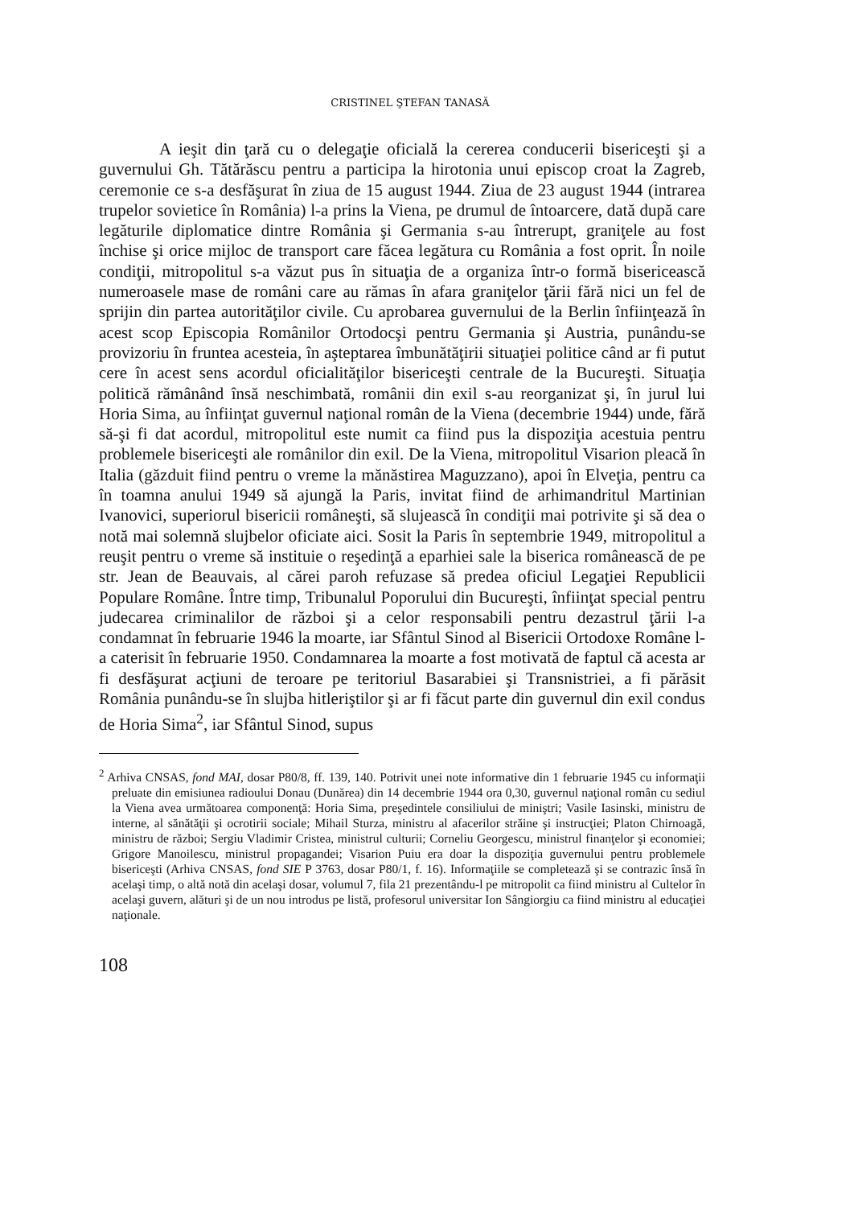CRISTINEL ŞTEFAN TANASĂ
A ieşit din ţară cu o delegaţie oficială la cererea conducerii bisericeşti şi a guvernului Gh. Tătărăscu pentru a participa la hirotonia unui episcop croat la Zagreb, ceremonie ce s-a desfăşurat în ziua de 15 august 1944. Ziua de 23 august 1944 (intrarea trupelor sovietice în România) l-a prins la Viena, pe drumul de întoarcere, dată după care legăturile diplomatice dintre România şi Germania s-au întrerupt, graniţele au fost închise şi orice mijloc de transport care făcea legătura cu România a fost oprit. În noile condiţii, mitropolitul s-a văzut pus în situaţia de a organiza într-o formă bisericească numeroasele mase de români care au rămas în afara graniţelor ţării fără nici un fel de sprijin din partea autorităţilor civile. Cu aprobarea guvernului de la Berlin înfiinţează în acest scop Episcopia Românilor Ortodocşi pentru Germania şi Austria, punându-se provizoriu în fruntea acesteia, în aşteptarea îmbunătăţirii situaţiei politice când ar fi putut cere în acest sens acordul oficialităţilor bisericeşti centrale de la Bucureşti. Situaţia politică rămânând însă neschimbată, românii din exil s-au reorganizat şi, în jurul lui Horia Sima, au înfiinţat guvernul naţional român de la Viena (decembrie 1944) unde, fără să-şi fi dat acordul, mitropolitul este numit ca fiind pus la dispoziţia acestuia pentru problemele bisericeşti ale românilor din exil. De la Viena, mitropolitul Visarion pleacă în Italia (găzduit fiind pentru o vreme la mănăstirea Maguzzano), apoi în Elveţia, pentru ca în toamna anului 1949 să ajungă la Paris, invitat fiind de arhimandritul Martinian Ivanovici, superiorul bisericii româneşti, să slujească în condiţii mai potrivite şi să dea o notă mai solemnă slujbelor oficiate aici. Sosit la Paris în septembrie 1949, mitropolitul a reuşit pentru o vreme să instituie o reşedinţă a eparhiei sale la biserica românească de pe str. Jean de Beauvais, al cărei paroh refuzase să predea oficiul Legaţiei Republicii Populare Române. Între timp, Tribunalul Poporului din Bucureşti, înfiinţat special pentru judecarea criminalilor de război şi a celor responsabili pentru dezastrul ţării l-a condamnat în februarie 1946 la moarte, iar Sfântul Sinod al Bisericii Ortodoxe Române l-a caterisit în februarie 1950. Condamnarea la moarte a fost motivată de faptul că acesta ar fi desfăşurat acţiuni de teroare pe teritoriul Basarabiei şi Transnistriei, a fi părăsit România punându-se în slujba hitleriştilor şi ar fi făcut parte din guvernul din exil condus de Horia Sima<sup>2</sup>, iar Sfântul Sinod, supus
<sup>2</sup> Arhiva CNSAS, fond MAI, dosar P80/8, ff. 139, 140. Potrivit unei note informative din 1 februarie 1945 cu informaţii preluate din emisiunea radioului Donau (Dunărea) din 14 decembrie 1944 ora 0,30, guvernul naţional român cu sediul la Viena avea următoarea componenţă: Horia Sima, preşedintele consiliului de miniştri; Vasile Iasinski, ministru de interne, al sănătăţii şi ocrotirii sociale; Mihail Sturza, ministru al afacerilor străine şi instrucţiei; Platon Chirnoagă, ministru de război; Sergiu Vladimir Cristea, ministrul culturii; Corneliu Georgescu, ministrul finanţelor şi economiei; Grigore Manoilescu, ministrul propagandei; Visarion Puiu era doar la dispoziţia guvernului pentru problemele bisericeşti (Arhiva CNSAS, fond SIE P 3763, dosar P80/1, f. 16). Informaţiile se completează şi se contrazic însă în acelaşi timp, o altă notă din acelaşi dosar, volumul 7, fila 21 prezentându-l pe mitropolit ca fiind ministru al Cultelor în acelaşi guvern, alături şi de un nou introdus pe listă, profesorul universitar Ion Sângiorgiu ca fiind ministru al educaţiei naţionale.
108